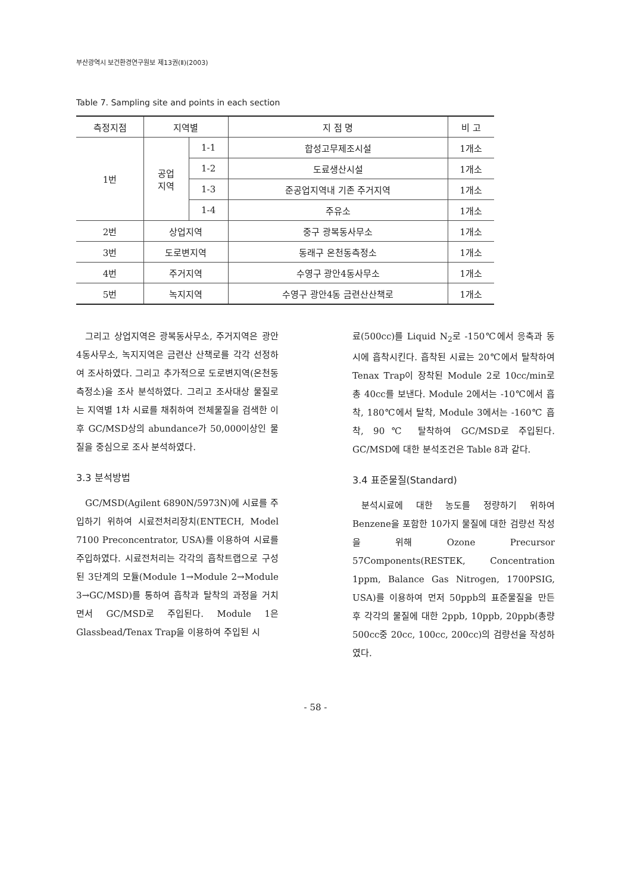부산광역시 보건환경연구원보 제13권(Ⅱ)(2003)
Table 7. Sampling site and points in each section
| 측정지점 | 지역별 | | 지 점 명 | 비 고 |
| --- | --- | --- | --- | --- |
| 1번 | 공업 지역 | 1-1 | 합성고무제조시설 | 1개소 |
| | | 1-2 | 도료생산시설 | 1개소 |
| | | 1-3 | 준공업지역내 기존 주거지역 | 1개소 |
| | | 1-4 | 주유소 | 1개소 |
| 2번 | 상업지역 | | 중구 광복동사무소 | 1개소 |
| 3번 | 도로변지역 | | 동래구 온천동측정소 | 1개소 |
| 4번 | 주거지역 | | 수영구 광안4동사무소 | 1개소 |
| 5번 | 녹지지역 | | 수영구 광안4동 금련산산책로 | 1개소 |
그리고 상업지역은 광복동사무소, 주거지역은 광안4동사무소, 녹지지역은 금련산 산책로를 각각 선정하여 조사하였다. 그리고 추가적으로 도로변지역(온천동측정소)을 조사 분석하였다. 그리고 조사대상 물질로는 지역별 1차 시료를 채취하여 전체물질을 검색한 이후 GC/MSD상의 abundance가 50,000이상인 물질을 중심으로 조사 분석하였다.
3.3 분석방법
GC/MSD(Agilent 6890N/5973N)에 시료를 주입하기 위하여 시료전처리장치(ENTECH, Model 7100 Preconcentrator, USA)를 이용하여 시료를 주입하였다. 시료전처리는 각각의 흡착트랩으로 구성된 3단계의 모듈(Module 1→Module 2→Module 3→GC/MSD)를 통하여 흡착과 탈착의 과정을 거치면서 GC/MSD로 주입된다. Module 1은 Glassbead/Tenax Trap을 이용하여 주입된 시
료(500cc)를 Liquid N<sub>2</sub>로 -150℃에서 응축과 동시에 흡착시킨다. 흡착된 시료는 20℃에서 탈착하여 Tenax Trap이 장착된 Module 2로 10cc/min로 총 40cc를 보낸다. Module 2에서는 -10℃에서 흡착, 180℃에서 탈착, Module 3에서는 -160℃ 흡착, 90℃ 탈착하여 GC/MSD로 주입된다. GC/MSD에 대한 분석조건은 Table 8과 같다.
3.4 표준물질(Standard)
분석시료에 대한 농도를 정량하기 위하여 Benzene을 포함한 10가지 물질에 대한 검량선 작성을 위해 Ozone Precursor 57Components(RESTEK, Concentration 1ppm, Balance Gas Nitrogen, 1700PSIG, USA)를 이용하여 먼저 50ppb의 표준물질을 만든 후 각각의 물질에 대한 2ppb, 10ppb, 20ppb(총량 500cc중 20cc, 100cc, 200cc)의 검량선을 작성하였다.
- 58 -